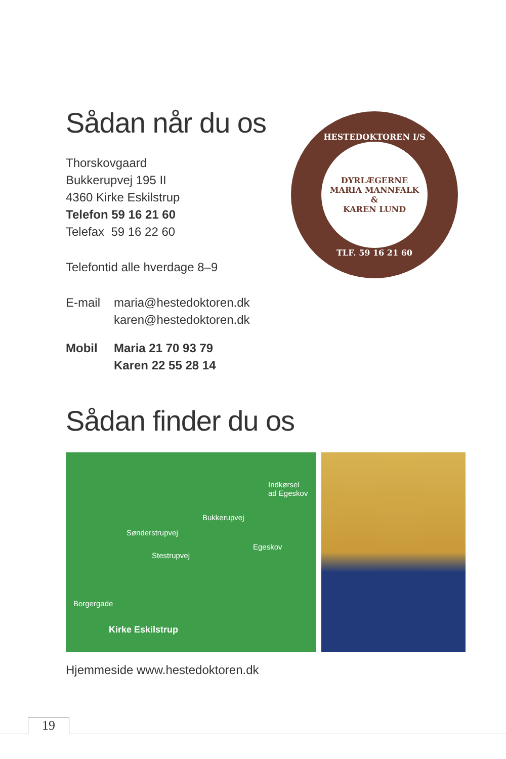Sådan når du os
Thorskovgaard
Bukkerupvej 195 II
4360 Kirke Eskilstrup
Telefon 59 16 21 60
Telefax 59 16 22 60
Telefontid alle hverdage 8–9
E-mail
maria@hestedoktoren.dk
karen@hestedoktoren.dk
Mobil Maria 21 70 93 79
Karen 22 55 28 14
HESTEDOKTOREN I/S
DYRLÆGERNE
MARIA MANNFALK
&
KAREN LUND
TLF. 59 16 21 60
Sådan finder du os
Indkørsel
ad Egeskov
Bukkerupvej
Sønderstrupvej
Stestrupvej
Egeskov
Borgergade
Kirke Eskilstrup
Hjemmeside www.hestedoktoren.dk
19